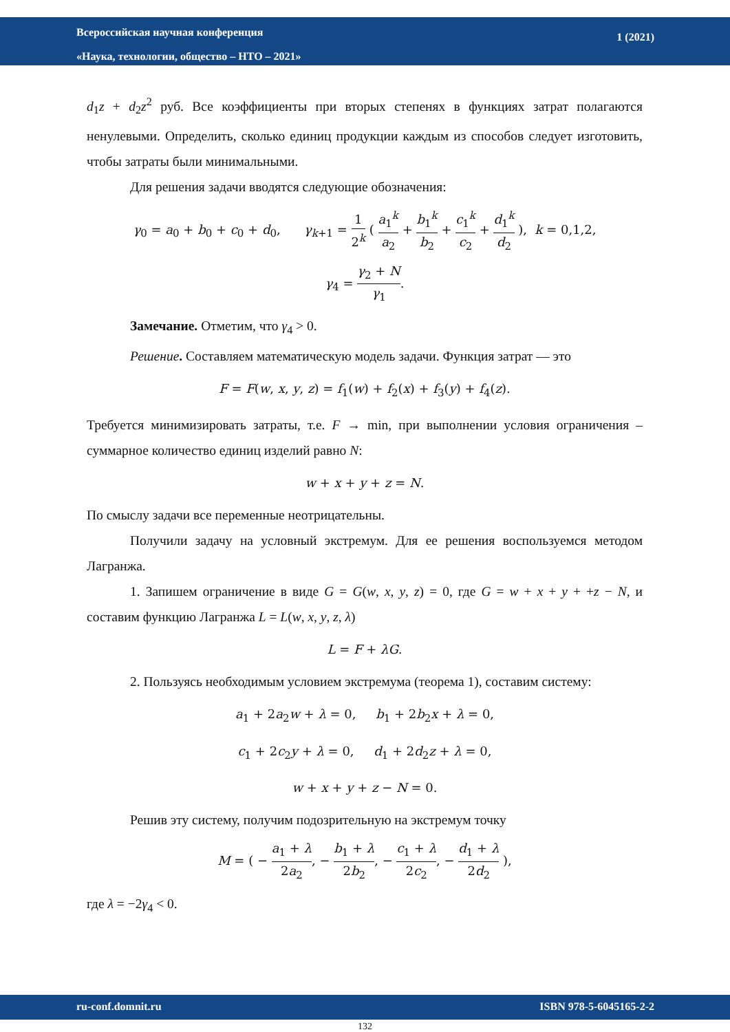Всероссийская научная конференция
«Наука, технологии, общество – НТО – 2021»
1 (2021)
d<sub>1</sub>z + d<sub>2</sub>z<sup>2</sup> руб. Все коэффициенты при вторых степенях в функциях затрат полагаются ненулевыми. Определить, сколько единиц продукции каждым из способов следует изготовить, чтобы затраты были минимальными.
Для решения задачи вводятся следующие обозначения:
γ<sub>0</sub> = a<sub>0</sub> + b<sub>0</sub> + c<sub>0</sub> + d<sub>0</sub>, γ<sub>k+1</sub> = 1 2<sup>k</sup> ( a<sub>1</sub><sup>k</sup> a<sub>2</sub> + b<sub>1</sub><sup>k</sup> b<sub>2</sub> + c<sub>1</sub><sup>k</sup> c<sub>2</sub> + d<sub>1</sub><sup>k</sup> d<sub>2</sub> ), k = 0,1,2,
γ<sub>4</sub> = γ<sub>2</sub> + N γ<sub>1</sub>.
Замечание. Отметим, что γ<sub>4</sub> > 0.
Решение. Составляем математическую модель задачи. Функция затрат — это
F = F(w, x, y, z) = f<sub>1</sub>(w) + f<sub>2</sub>(x) + f<sub>3</sub>(y) + f<sub>4</sub>(z).
Требуется минимизировать затраты, т.е. F → min, при выполнении условия ограничения – суммарное количество единиц изделий равно N:
w + x + y + z = N.
По смыслу задачи все переменные неотрицательны.
Получили задачу на условный экстремум. Для ее решения воспользуемся методом Лагранжа.
1. Запишем ограничение в виде G = G(w, x, y, z) = 0, где G = w + x + y + +z − N, и составим функцию Лагранжа L = L(w, x, y, z, λ)
L = F + λG.
2. Пользуясь необходимым условием экстремума (теорема 1), составим систему:
a<sub>1</sub> + 2a<sub>2</sub>w + λ = 0, b<sub>1</sub> + 2b<sub>2</sub>x + λ = 0,
c<sub>1</sub> + 2c<sub>2</sub>y + λ = 0, d<sub>1</sub> + 2d<sub>2</sub>z + λ = 0,
w + x + y + z − N = 0.
Решив эту систему, получим подозрительную на экстремум точку
M = ( − a<sub>1</sub> + λ 2a<sub>2</sub>, − b<sub>1</sub> + λ 2b<sub>2</sub>, − c<sub>1</sub> + λ 2c<sub>2</sub>, − d<sub>1</sub> + λ 2d<sub>2</sub> ),
где λ = −2γ<sub>4</sub> < 0.
ru-conf.domnit.ru ISBN 978-5-6045165-2-2
132